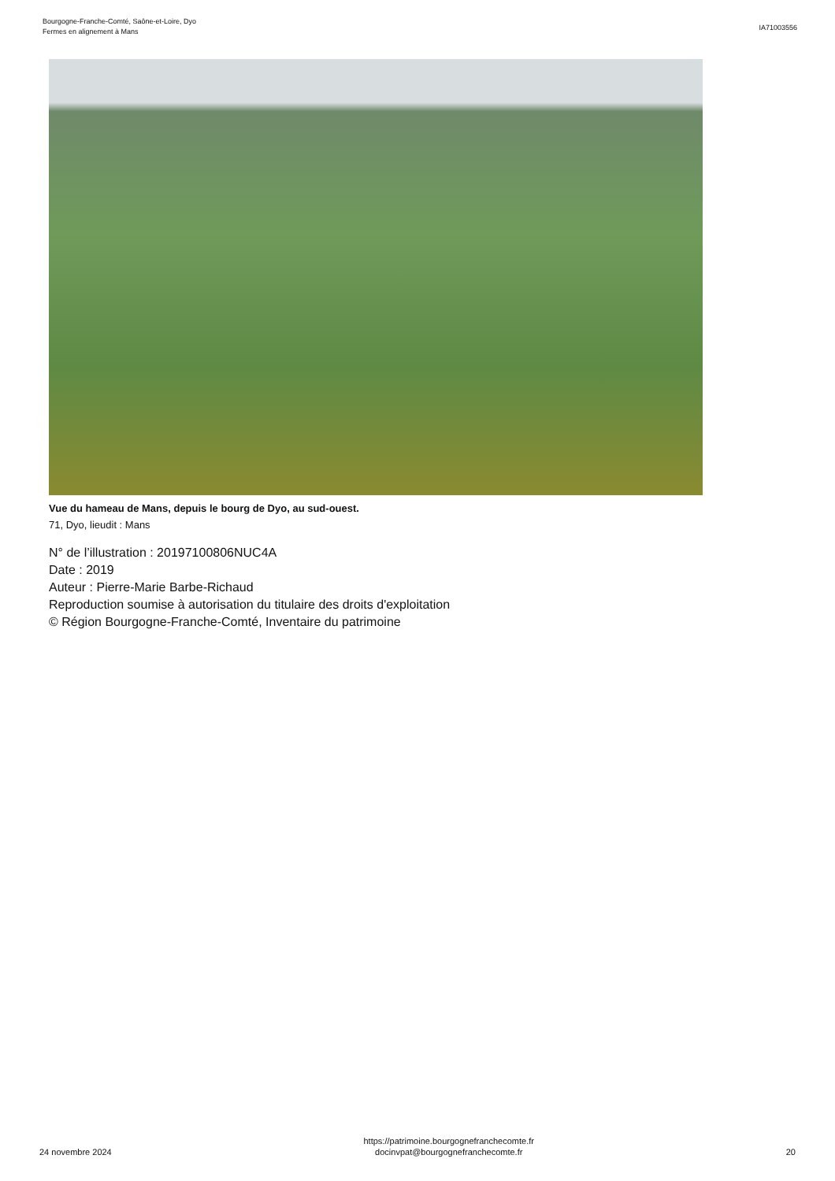Bourgogne-Franche-Comté, Saône-et-Loire, Dyo
Fermes en alignement à Mans
IA71003556
Vue du hameau de Mans, depuis le bourg de Dyo, au sud-ouest.
71, Dyo, lieudit : Mans
N° de l’illustration : 20197100806NUC4A
Date : 2019
Auteur : Pierre-Marie Barbe-Richaud
Reproduction soumise à autorisation du titulaire des droits d'exploitation
© Région Bourgogne-Franche-Comté, Inventaire du patrimoine
24 novembre 2024
https://patrimoine.bourgognefranchecomte.fr
docinvpat@bourgognefranchecomte.fr
20